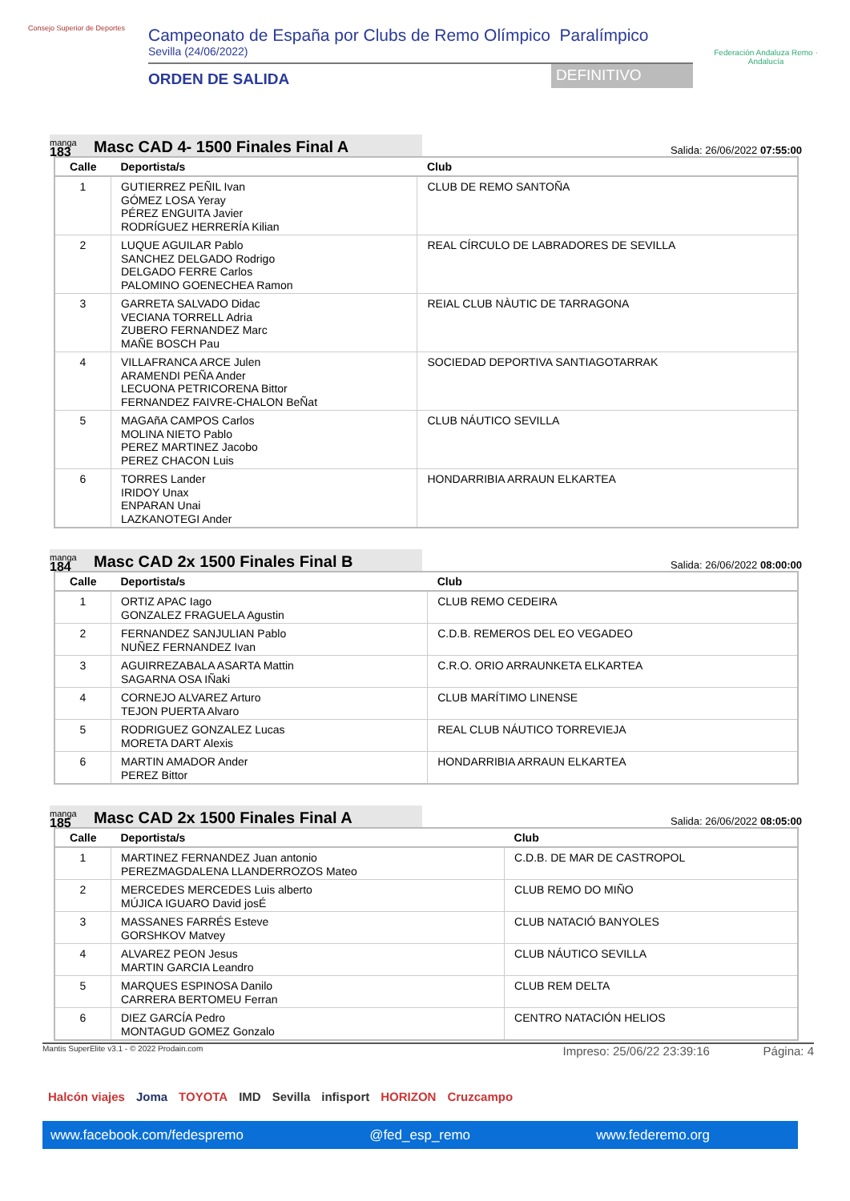Consejo Superior de Deportes
Campeonato de España por Clubs de Remo Olímpico Paralímpico
Sevilla (24/06/2022)
ORDEN DE SALIDA
DEFINITIVO
Federación Andaluza Remo · Andalucía
manga
183
Masc CAD 4- 1500 Finales Final A
Salida: 26/06/2022 07:55:00
| Calle | Deportista/s | Club |
| --- | --- | --- |
| 1 | GUTIERREZ PEÑIL Ivan GÓMEZ LOSA Yeray PÉREZ ENGUITA Javier RODRÍGUEZ HERRERÍA Kilian | CLUB DE REMO SANTOÑA |
| 2 | LUQUE AGUILAR Pablo SANCHEZ DELGADO Rodrigo DELGADO FERRE Carlos PALOMINO GOENECHEA Ramon | REAL CÍRCULO DE LABRADORES DE SEVILLA |
| 3 | GARRETA SALVADO Didac VECIANA TORRELL Adria ZUBERO FERNANDEZ Marc MAÑE BOSCH Pau | REIAL CLUB NÀUTIC DE TARRAGONA |
| 4 | VILLAFRANCA ARCE Julen ARAMENDI PEÑA Ander LECUONA PETRICORENA Bittor FERNANDEZ FAIVRE-CHALON BeÑat | SOCIEDAD DEPORTIVA SANTIAGOTARRAK |
| 5 | MAGAñA CAMPOS Carlos MOLINA NIETO Pablo PEREZ MARTINEZ Jacobo PEREZ CHACON Luis | CLUB NÁUTICO SEVILLA |
| 6 | TORRES Lander IRIDOY Unax ENPARAN Unai LAZKANOTEGI Ander | HONDARRIBIA ARRAUN ELKARTEA |
manga
184
Masc CAD 2x 1500 Finales Final B
Salida: 26/06/2022 08:00:00
| Calle | Deportista/s | Club |
| --- | --- | --- |
| 1 | ORTIZ APAC Iago GONZALEZ FRAGUELA Agustin | CLUB REMO CEDEIRA |
| 2 | FERNANDEZ SANJULIAN Pablo NUÑEZ FERNANDEZ Ivan | C.D.B. REMEROS DEL EO VEGADEO |
| 3 | AGUIRREZABALA ASARTA Mattin SAGARNA OSA IÑaki | C.R.O. ORIO ARRAUNKETA ELKARTEA |
| 4 | CORNEJO ALVAREZ Arturo TEJON PUERTA Alvaro | CLUB MARÍTIMO LINENSE |
| 5 | RODRIGUEZ GONZALEZ Lucas MORETA DART Alexis | REAL CLUB NÁUTICO TORREVIEJA |
| 6 | MARTIN AMADOR Ander PEREZ Bittor | HONDARRIBIA ARRAUN ELKARTEA |
manga
185
Masc CAD 2x 1500 Finales Final A
Salida: 26/06/2022 08:05:00
| Calle | Deportista/s | Club |
| --- | --- | --- |
| 1 | MARTINEZ FERNANDEZ Juan antonio PEREZMAGDALENA LLANDERROZOS Mateo | C.D.B. DE MAR DE CASTROPOL |
| 2 | MERCEDES MERCEDES Luis alberto MÚJICA IGUARO David josÉ | CLUB REMO DO MIÑO |
| 3 | MASSANES FARRÉS Esteve GORSHKOV Matvey | CLUB NATACIÓ BANYOLES |
| 4 | ALVAREZ PEON Jesus MARTIN GARCIA Leandro | CLUB NÁUTICO SEVILLA |
| 5 | MARQUES ESPINOSA Danilo CARRERA BERTOMEU Ferran | CLUB REM DELTA |
| 6 | DIEZ GARCÍA Pedro MONTAGUD GOMEZ Gonzalo | CENTRO NATACIÓN HELIOS |
Mantis SuperElite v3.1 - © 2022 Prodain.com Impreso: 25/06/22 23:39:16 Página: 4
Halcón viajes Joma TOYOTA IMD Sevilla infisport HORIZON Cruzcampo
www.facebook.com/fedespremo @fed_esp_remo www.federemo.org